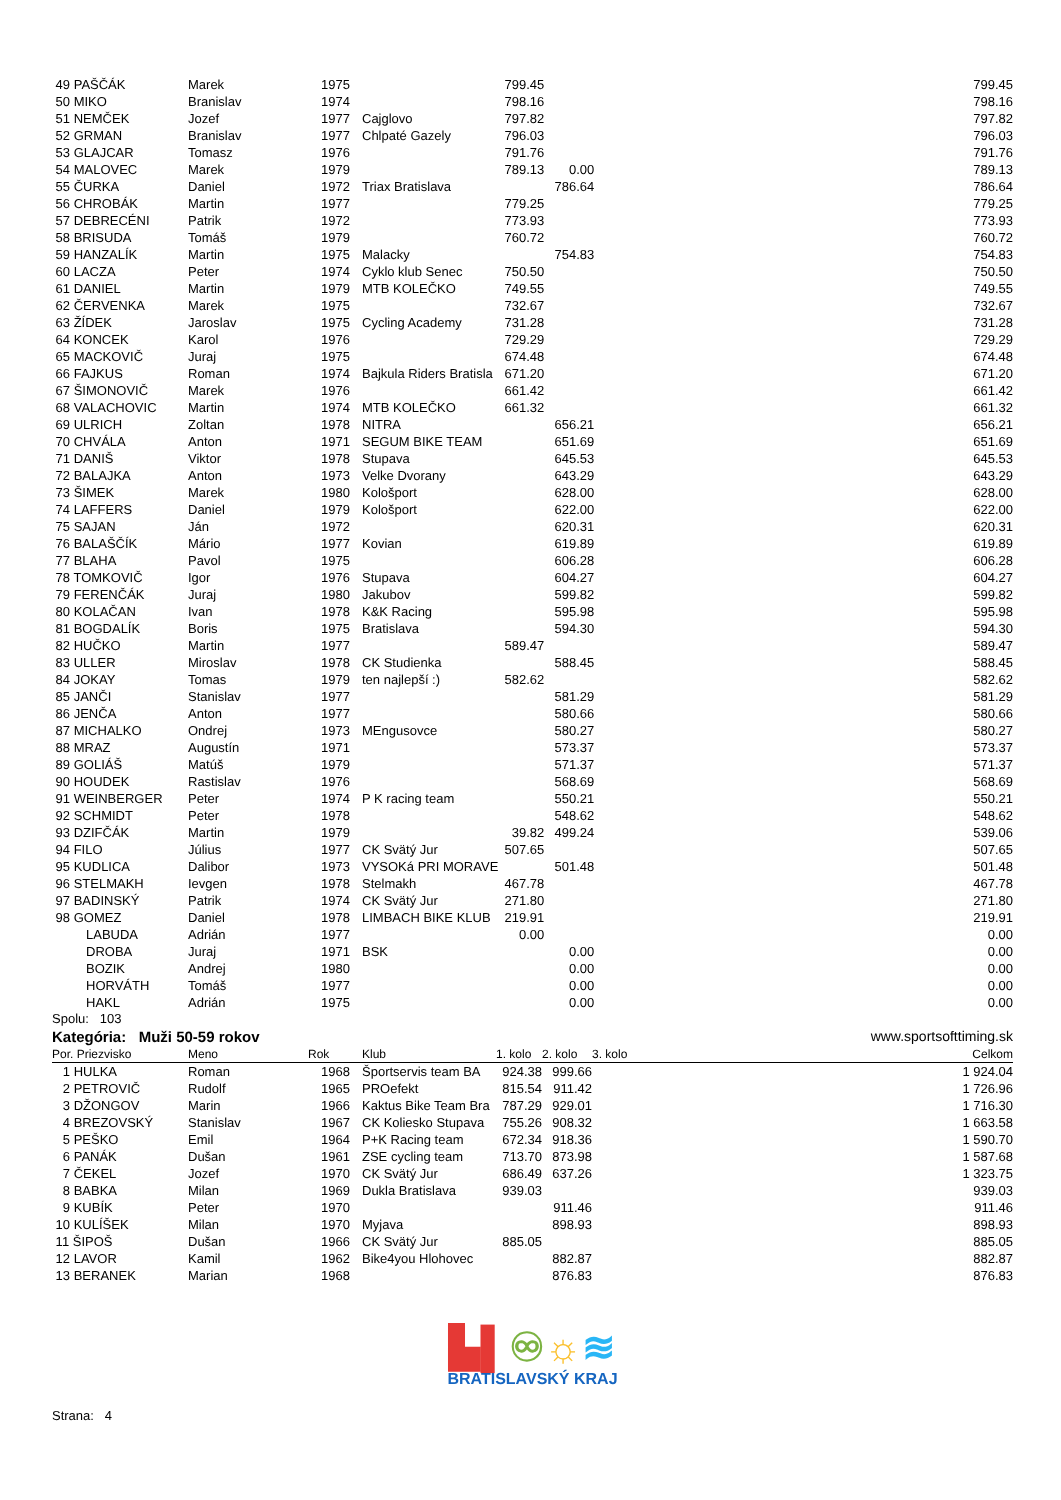| 49 PAŠČÁK | Marek | 1975 | | 799.45 | | | 799.45 |
| 50 MIKO | Branislav | 1974 | | 798.16 | | | 798.16 |
| 51 NEMČEK | Jozef | 1977 | Cajglovo | 797.82 | | | 797.82 |
| 52 GRMAN | Branislav | 1977 | Chlpaté Gazely | 796.03 | | | 796.03 |
| 53 GLAJCAR | Tomasz | 1976 | | 791.76 | | | 791.76 |
| 54 MALOVEC | Marek | 1979 | | 789.13 | 0.00 | | 789.13 |
| 55 ČURKA | Daniel | 1972 | Triax Bratislava | | 786.64 | | 786.64 |
| 56 CHROBÁK | Martin | 1977 | | 779.25 | | | 779.25 |
| 57 DEBRECÉNI | Patrik | 1972 | | 773.93 | | | 773.93 |
| 58 BRISUDA | Tomáš | 1979 | | 760.72 | | | 760.72 |
| 59 HANZALÍK | Martin | 1975 | Malacky | | 754.83 | | 754.83 |
| 60 LACZA | Peter | 1974 | Cyklo klub Senec | 750.50 | | | 750.50 |
| 61 DANIEL | Martin | 1979 | MTB KOLEČKO | 749.55 | | | 749.55 |
| 62 ČERVENKA | Marek | 1975 | | 732.67 | | | 732.67 |
| 63 ŽÍDEK | Jaroslav | 1975 | Cycling Academy | 731.28 | | | 731.28 |
| 64 KONCEK | Karol | 1976 | | 729.29 | | | 729.29 |
| 65 MACKOVIČ | Juraj | 1975 | | 674.48 | | | 674.48 |
| 66 FAJKUS | Roman | 1974 | Bajkula Riders Bratisla | 671.20 | | | 671.20 |
| 67 ŠIMONOVIČ | Marek | 1976 | | 661.42 | | | 661.42 |
| 68 VALACHOVIC | Martin | 1974 | MTB KOLEČKO | 661.32 | | | 661.32 |
| 69 ULRICH | Zoltan | 1978 | NITRA | | 656.21 | | 656.21 |
| 70 CHVÁLA | Anton | 1971 | SEGUM BIKE TEAM | | 651.69 | | 651.69 |
| 71 DANIŠ | Viktor | 1978 | Stupava | | 645.53 | | 645.53 |
| 72 BALAJKA | Anton | 1973 | Velke Dvorany | | 643.29 | | 643.29 |
| 73 ŠIMEK | Marek | 1980 | Kološport | | 628.00 | | 628.00 |
| 74 LAFFERS | Daniel | 1979 | Kološport | | 622.00 | | 622.00 |
| 75 SAJAN | Ján | 1972 | | | 620.31 | | 620.31 |
| 76 BALAŠČÍK | Mário | 1977 | Kovian | | 619.89 | | 619.89 |
| 77 BLAHA | Pavol | 1975 | | | 606.28 | | 606.28 |
| 78 TOMKOVIČ | Igor | 1976 | Stupava | | 604.27 | | 604.27 |
| 79 FERENČÁK | Juraj | 1980 | Jakubov | | 599.82 | | 599.82 |
| 80 KOLAČAN | Ivan | 1978 | K&K Racing | | 595.98 | | 595.98 |
| 81 BOGDALÍK | Boris | 1975 | Bratislava | | 594.30 | | 594.30 |
| 82 HUČKO | Martin | 1977 | | 589.47 | | | 589.47 |
| 83 ULLER | Miroslav | 1978 | CK Studienka | | 588.45 | | 588.45 |
| 84 JOKAY | Tomas | 1979 | ten najlepší :) | 582.62 | | | 582.62 |
| 85 JANČI | Stanislav | 1977 | | | 581.29 | | 581.29 |
| 86 JENČA | Anton | 1977 | | | 580.66 | | 580.66 |
| 87 MICHALKO | Ondrej | 1973 | MEngusovce | | 580.27 | | 580.27 |
| 88 MRAZ | Augustín | 1971 | | | 573.37 | | 573.37 |
| 89 GOLIÁŠ | Matúš | 1979 | | | 571.37 | | 571.37 |
| 90 HOUDEK | Rastislav | 1976 | | | 568.69 | | 568.69 |
| 91 WEINBERGER | Peter | 1974 | P K racing team | | 550.21 | | 550.21 |
| 92 SCHMIDT | Peter | 1978 | | | 548.62 | | 548.62 |
| 93 DZIFČÁK | Martin | 1979 | | 39.82 | 499.24 | | 539.06 |
| 94 FILO | Július | 1977 | CK Svätý Jur | 507.65 | | | 507.65 |
| 95 KUDLICA | Dalibor | 1973 | VYSOKá PRI MORAVE | | 501.48 | | 501.48 |
| 96 STELMAKH | Ievgen | 1978 | Stelmakh | 467.78 | | | 467.78 |
| 97 BADINSKÝ | Patrik | 1974 | CK Svätý Jur | 271.80 | | | 271.80 |
| 98 GOMEZ | Daniel | 1978 | LIMBACH BIKE KLUB | 219.91 | | | 219.91 |
| LABUDA | Adrián | 1977 | | 0.00 | | | 0.00 |
| DROBA | Juraj | 1971 | BSK | | 0.00 | | 0.00 |
| BOZIK | Andrej | 1980 | | | 0.00 | | 0.00 |
| HORVÁTH | Tomáš | 1977 | | | 0.00 | | 0.00 |
| HAKL | Adrián | 1975 | | | 0.00 | | 0.00 |
Spolu: 103
Kategória: Muži 50-59 rokov www.sportsofttiming.sk
| Por. Priezvisko | Meno | Rok | Klub | 1. kolo | 2. kolo | 3. kolo | Celkom |
| --- | --- | --- | --- | --- | --- | --- | --- |
| 1 HULKA | Roman | 1968 | Športservis team BA | 924.38 | 999.66 | | 1 924.04 |
| 2 PETROVIČ | Rudolf | 1965 | PROefekt | 815.54 | 911.42 | | 1 726.96 |
| 3 DŽONGOV | Marin | 1966 | Kaktus Bike Team Bra | 787.29 | 929.01 | | 1 716.30 |
| 4 BREZOVSKÝ | Stanislav | 1967 | CK Koliesko Stupava | 755.26 | 908.32 | | 1 663.58 |
| 5 PEŠKO | Emil | 1964 | P+K Racing team | 672.34 | 918.36 | | 1 590.70 |
| 6 PANÁK | Dušan | 1961 | ZSE cycling team | 713.70 | 873.98 | | 1 587.68 |
| 7 ČEKEL | Jozef | 1970 | CK Svätý Jur | 686.49 | 637.26 | | 1 323.75 |
| 8 BABKA | Milan | 1969 | Dukla Bratislava | 939.03 | | | 939.03 |
| 9 KUBÍK | Peter | 1970 | | | 911.46 | | 911.46 |
| 10 KULÍŠEK | Milan | 1970 | Myjava | | 898.93 | | 898.93 |
| 11 ŠIPOŠ | Dušan | 1966 | CK Svätý Jur | 885.05 | | | 885.05 |
| 12 LAVOR | Kamil | 1962 | Bike4you Hlohovec | | 882.87 | | 882.87 |
| 13 BERANEK | Marian | 1968 | | | 876.83 | | 876.83 |
▙▌♾☼≋
BRATISLAVSKÝ KRAJ
Strana: 4